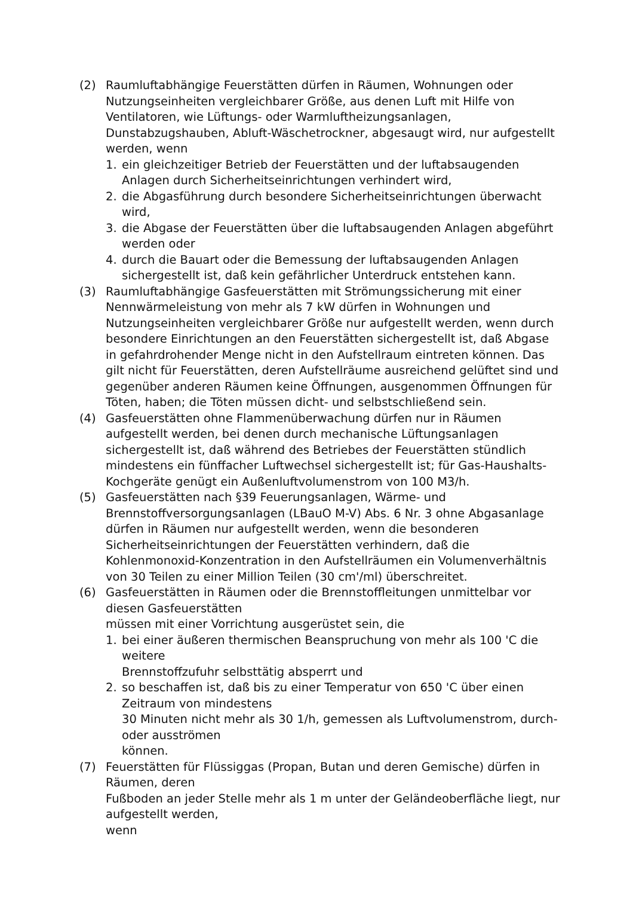(2) Raumluftabhängige Feuerstätten dürfen in Räumen, Wohnungen oder Nutzungseinheiten vergleichbarer Größe, aus denen Luft mit Hilfe von Ventilatoren, wie Lüftungs- oder Warmluftheizungsanlagen, Dunstabzugshauben, Abluft-Wäschetrockner, abgesaugt wird, nur aufgestellt werden, wenn
1. ein gleichzeitiger Betrieb der Feuerstätten und der luftabsaugenden Anlagen durch Sicherheitseinrichtungen verhindert wird,
2. die Abgasführung durch besondere Sicherheitseinrichtungen überwacht wird,
3. die Abgase der Feuerstätten über die luftabsaugenden Anlagen abgeführt werden oder
4. durch die Bauart oder die Bemessung der luftabsaugenden Anlagen sichergestellt ist, daß kein gefährlicher Unterdruck entstehen kann.
(3) Raumluftabhängige Gasfeuerstätten mit Strömungssicherung mit einer Nennwärmeleistung von mehr als 7 kW dürfen in Wohnungen und Nutzungseinheiten vergleichbarer Größe nur aufgestellt werden, wenn durch besondere Einrichtungen an den Feuerstätten sichergestellt ist, daß Abgase in gefahrdrohender Menge nicht in den Aufstellraum eintreten können. Das gilt nicht für Feuerstätten, deren Aufstellräume ausreichend gelüftet sind und gegenüber anderen Räumen keine Öffnungen, ausgenommen Öffnungen für Töten, haben; die Töten müssen dicht- und selbstschließend sein.
(4) Gasfeuerstätten ohne Flammenüberwachung dürfen nur in Räumen aufgestellt werden, bei denen durch mechanische Lüftungsanlagen sichergestellt ist, daß während des Betriebes der Feuerstätten stündlich mindestens ein fünffacher Luftwechsel sichergestellt ist; für Gas-Haushalts-Kochgeräte genügt ein Außenluftvolumenstrom von 100 M3/h.
(5) Gasfeuerstätten nach §39 Feuerungsanlagen, Wärme- und Brennstoffversorgungsanlagen (LBauO M-V) Abs. 6 Nr. 3 ohne Abgasanlage dürfen in Räumen nur aufgestellt werden, wenn die besonderen Sicherheitseinrichtungen der Feuerstätten verhindern, daß die Kohlenmonoxid-Konzentration in den Aufstellräumen ein Volumenverhältnis von 30 Teilen zu einer Million Teilen (30 cm'/ml) überschreitet.
(6) Gasfeuerstätten in Räumen oder die Brennstoffleitungen unmittelbar vor diesen Gasfeuerstätten
müssen mit einer Vorrichtung ausgerüstet sein, die
1. bei einer äußeren thermischen Beanspruchung von mehr als 100 'C die weitere
Brennstoffzufuhr selbsttätig absperrt und
2. so beschaffen ist, daß bis zu einer Temperatur von 650 'C über einen Zeitraum von mindestens
30 Minuten nicht mehr als 30 1/h, gemessen als Luftvolumenstrom, durch- oder ausströmen
können.
(7) Feuerstätten für Flüssiggas (Propan, Butan und deren Gemische) dürfen in Räumen, deren
Fußboden an jeder Stelle mehr als 1 m unter der Geländeoberfläche liegt, nur aufgestellt werden,
wenn